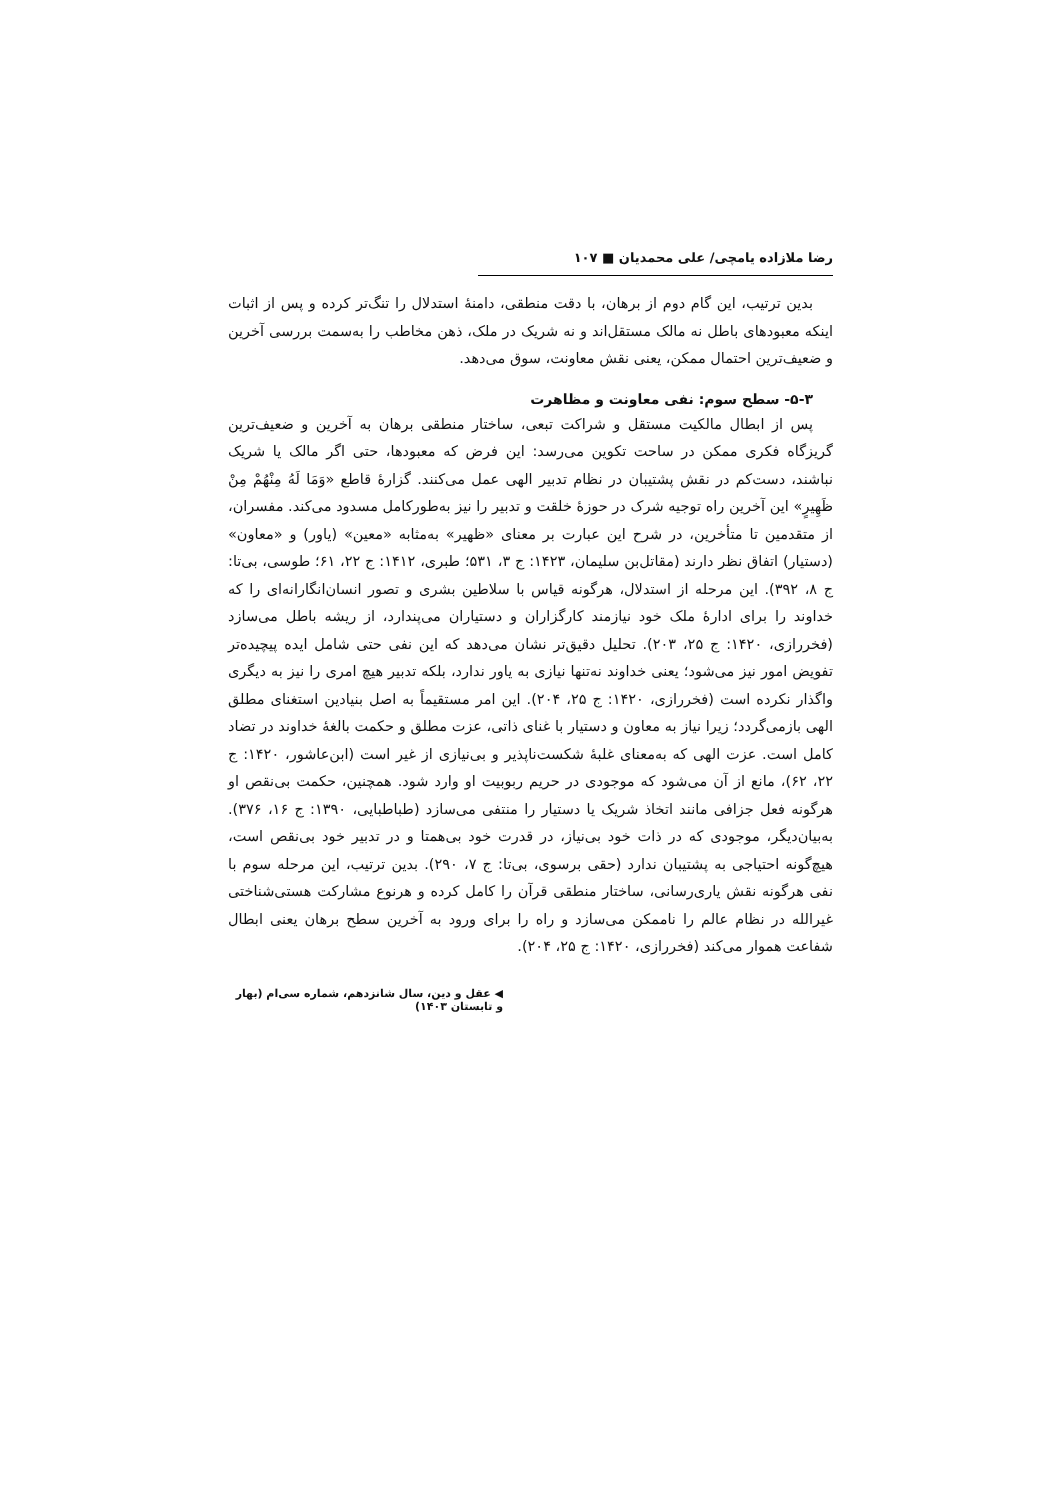رضا ملازاده یامچی/ علی محمدیان ■ ۱۰۷
بدین ترتیب، این گام دوم از برهان، با دقت منطقی، دامنهٔ استدلال را تنگ‌تر کرده و پس از اثبات اینکه معبودهای باطل نه مالک مستقل‌اند و نه شریک در ملک، ذهن مخاطب را به‌سمت بررسی آخرین و ضعیف‌ترین احتمال ممکن، یعنی نقش معاونت، سوق می‌دهد.
۵-۳- سطح سوم: نفی معاونت و مظاهرت
پس از ابطال مالکیت مستقل و شراکت تبعی، ساختار منطقی برهان به آخرین و ضعیف‌ترین گریزگاه فکری ممکن در ساحت تکوین می‌رسد: این فرض که معبودها، حتی اگر مالک یا شریک نباشند، دست‌کم در نقش پشتیبان در نظام تدبیر الهی عمل می‌کنند. گزارهٔ قاطع «وَمَا لَهُ مِنْهُمْ مِنْ ظَهِيرٍ» این آخرین راه توجیه شرک در حوزهٔ خلقت و تدبیر را نیز به‌طورکامل مسدود می‌کند. مفسران، از متقدمین تا متأخرین، در شرح این عبارت بر معنای «ظهیر» به‌مثابه «معین» (یاور) و «معاون» (دستیار) اتفاق نظر دارند (مقاتل‌بن سلیمان، ۱۴۲۳: ج ۳، ۵۳۱؛ طبری، ۱۴۱۲: ج ۲۲، ۶۱؛ طوسی، بی‌تا: ج ۸، ۳۹۲). این مرحله از استدلال، هرگونه قیاس با سلاطین بشری و تصور انسان‌انگارانه‌ای را که خداوند را برای ادارهٔ ملک خود نیازمند کارگزاران و دستیاران می‌پندارد، از ریشه باطل می‌سازد (فخررازی، ۱۴۲۰: ج ۲۵، ۲۰۳). تحلیل دقیق‌تر نشان می‌دهد که این نفی حتی شامل ایده پیچیده‌تر تفویض امور نیز می‌شود؛ یعنی خداوند نه‌تنها نیازی به یاور ندارد، بلکه تدبیر هیچ امری را نیز به دیگری واگذار نکرده است (فخررازی، ۱۴۲۰: ج ۲۵، ۲۰۴). این امر مستقیماً به اصل بنیادین استغنای مطلق الهی بازمی‌گردد؛ زیرا نیاز به معاون و دستیار با غنای ذاتی، عزت مطلق و حکمت بالغهٔ خداوند در تضاد کامل است. عزت الهی که به‌معنای غلبهٔ شکست‌ناپذیر و بی‌نیازی از غیر است (ابن‌عاشور، ۱۴۲۰: ج ۲۲، ۶۲)، مانع از آن می‌شود که موجودی در حریم ربوبیت او وارد شود. همچنین، حکمت بی‌نقص او هرگونه فعل جزافی مانند اتخاذ شریک یا دستیار را منتفی می‌سازد (طباطبایی، ۱۳۹۰: ج ۱۶، ۳۷۶). به‌بیان‌دیگر، موجودی که در ذات خود بی‌نیاز، در قدرت خود بی‌همتا و در تدبیر خود بی‌نقص است، هیچ‌گونه احتیاجی به پشتیبان ندارد (حقی برسوی، بی‌تا: ج ۷، ۲۹۰). بدین ترتیب، این مرحله سوم با نفی هرگونه نقش یاری‌رسانی، ساختار منطقی قرآن را کامل کرده و هرنوع مشارکت هستی‌شناختی غیرالله در نظام عالم را ناممکن می‌سازد و راه را برای ورود به آخرین سطح برهان یعنی ابطال شفاعت هموار می‌کند (فخررازی، ۱۴۲۰: ج ۲۵، ۲۰۴).
◀ عقل و دین، سال شانزدهم، شماره سی‌ام (بهار و تابستان ۱۴۰۳)